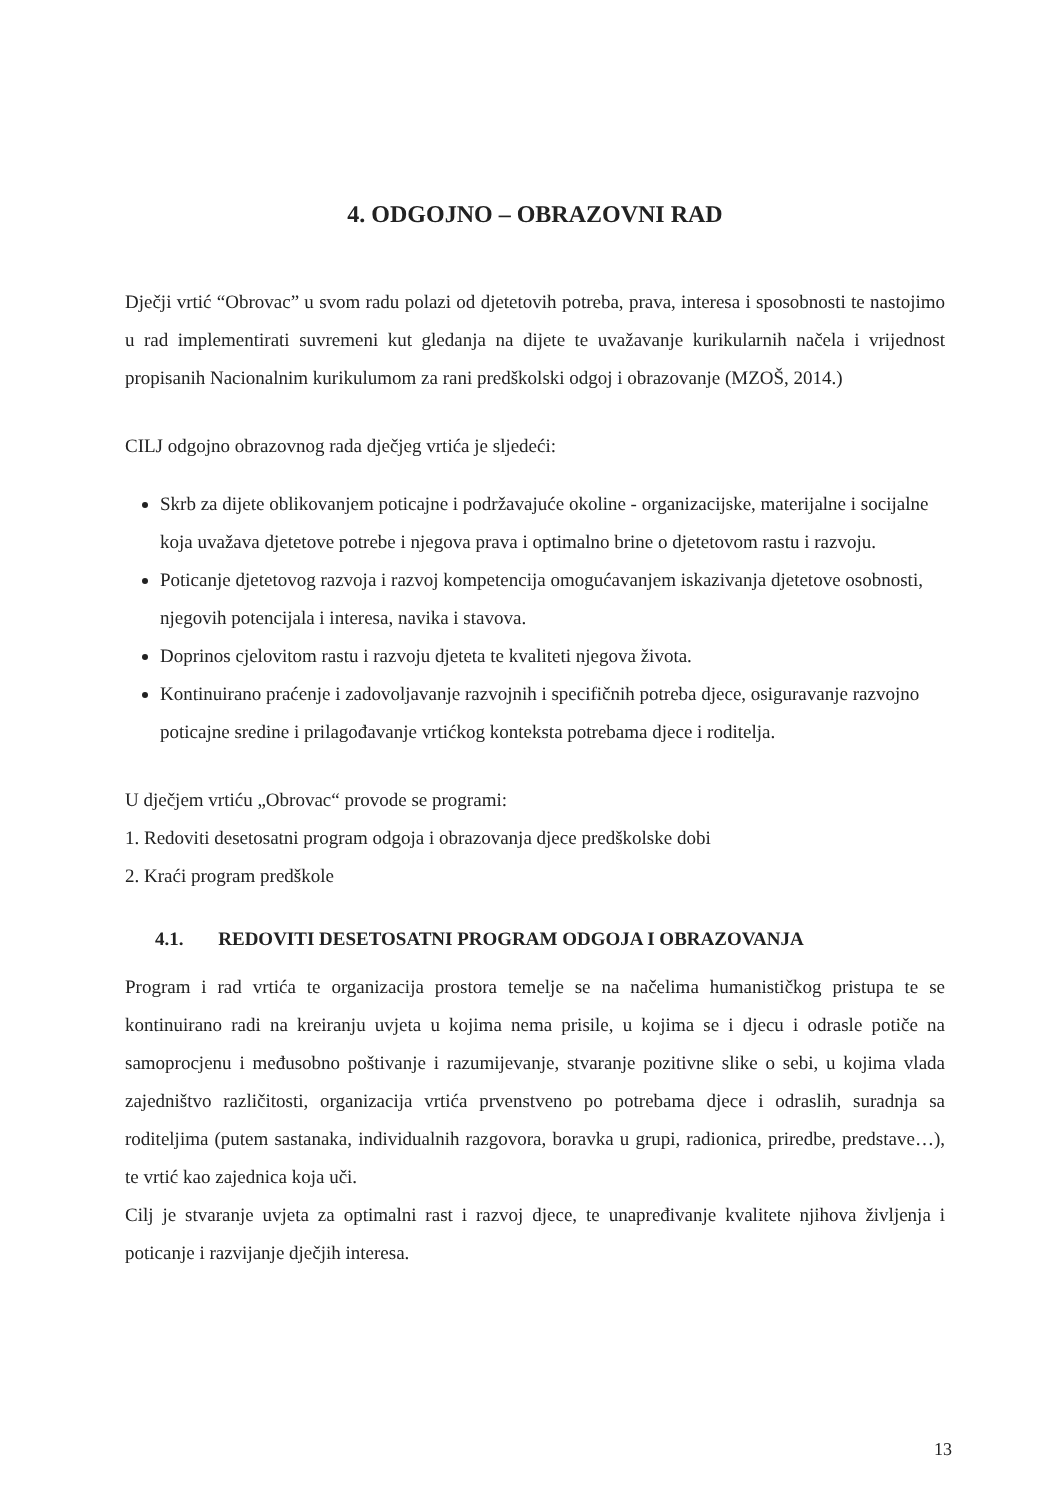4. ODGOJNO – OBRAZOVNI RAD
Dječji vrtić “Obrovac” u svom radu polazi od djetetovih potreba, prava, interesa i sposobnosti te nastojimo u rad implementirati suvremeni kut gledanja na dijete te uvažavanje kurikularnih načela i vrijednost propisanih Nacionalnim kurikulumom za rani predškolski odgoj i obrazovanje (MZOŠ, 2014.)
CILJ odgojno obrazovnog rada dječjeg vrtića je sljedeći:
Skrb za dijete oblikovanjem poticajne i podržavajuće okoline - organizacijske, materijalne i socijalne koja uvažava djetetove potrebe i njegova prava i optimalno brine o djetetovom rastu i razvoju.
Poticanje djetetovog razvoja i razvoj kompetencija omogućavanjem iskazivanja djetetove osobnosti, njegovih potencijala i interesa, navika i stavova.
Doprinos cjelovitom rastu i razvoju djeteta te kvaliteti njegova života.
Kontinuirano praćenje i zadovoljavanje razvojnih i specifičnih potreba djece, osiguravanje razvojno poticajne sredine i prilagođavanje vrtićkog konteksta potrebama djece i roditelja.
U dječjem vrtiću „Obrovac“ provode se programi:
1. Redoviti desetosatni program odgoja i obrazovanja djece predškolske dobi
2. Kraći program predškole
4.1. REDOVITI DESETOSATNI PROGRAM ODGOJA I OBRAZOVANJA
Program i rad vrtića te organizacija prostora temelje se na načelima humanističkog pristupa te se kontinuirano radi na kreiranju uvjeta u kojima nema prisile, u kojima se i djecu i odrasle potiče na samoprocjenu i međusobno poštivanje i razumijevanje, stvaranje pozitivne slike o sebi, u kojima vlada zajedništvo različitosti, organizacija vrtića prvenstveno po potrebama djece i odraslih, suradnja sa roditeljima (putem sastanaka, individualnih razgovora, boravka u grupi, radionica, priredbe, predstave…), te vrtić kao zajednica koja uči.
Cilj je stvaranje uvjeta za optimalni rast i razvoj djece, te unapređivanje kvalitete njihova življenja i poticanje i razvijanje dječjih interesa.
13